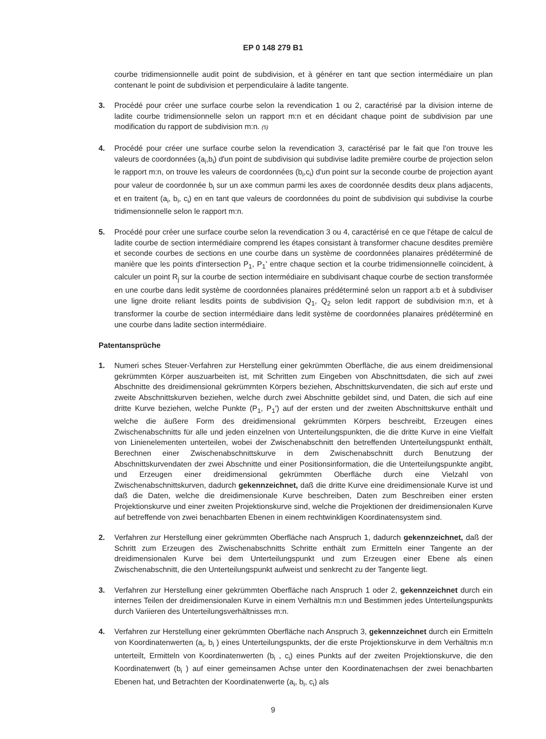EP 0 148 279 B1
courbe tridimensionnelle audit point de subdivision, et à générer en tant que section intermédiaire un plan contenant le point de subdivision et perpendiculaire à ladite tangente.
3. Procédé pour créer une surface courbe selon la revendication 1 ou 2, caractérisé par la division interne de ladite courbe tridimensionnelle selon un rapport m:n et en décidant chaque point de subdivision par une modification du rapport de subdivision m:n. (5)
4. Procédé pour créer une surface courbe selon la revendication 3, caractérisé par le fait que l'on trouve les valeurs de coordonnées (a<sub>i</sub>,b<sub>i</sub>) d'un point de subdivision qui subdivise ladite première courbe de projection selon le rapport m:n, on trouve les valeurs de coordonnées (b<sub>i</sub>,c<sub>i</sub>) d'un point sur la seconde courbe de projection ayant pour valeur de coordonnée b<sub>i</sub> sur un axe commun parmi les axes de coordonnée desdits deux plans adjacents, et en traitent (a<sub>i</sub>, b<sub>i</sub>, c<sub>i</sub>) en en tant que valeurs de coordonnées du point de subdivision qui subdivise la courbe tridimensionnelle selon le rapport m:n.
5. Procédé pour créer une surface courbe selon la revendication 3 ou 4, caractérisé en ce que l'étape de calcul de ladite courbe de section intermédiaire comprend les étapes consistant à transformer chacune desdites première et seconde courbes de sections en une courbe dans un système de coordonnées planaires prédéterminé de manière que les points d'intersection P<sub>1</sub>, P<sub>1</sub>' entre chaque section et la courbe tridimensionnelle coïncident, à calculer un point R<sub>j</sub> sur la courbe de section intermédiaire en subdivisant chaque courbe de section transformée en une courbe dans ledit système de coordonnées planaires prédéterminé selon un rapport a:b et à subdiviser une ligne droite reliant lesdits points de subdivision Q<sub>1</sub>, Q<sub>2</sub> selon ledit rapport de subdivision m:n, et à transformer la courbe de section intermédiaire dans ledit système de coordonnées planaires prédéterminé en une courbe dans ladite section intermédiaire.
Patentansprüche
1. Numeri sches Steuer-Verfahren zur Herstellung einer gekrümmten Oberfläche, die aus einem dreidimensional gekrümmten Körper auszuarbeiten ist, mit Schritten zum Eingeben von Abschnittsdaten, die sich auf zwei Abschnitte des dreidimensional gekrümmten Körpers beziehen, Abschnittskurvendaten, die sich auf erste und zweite Abschnittskurven beziehen, welche durch zwei Abschnitte gebildet sind, und Daten, die sich auf eine dritte Kurve beziehen, welche Punkte (P<sub>1</sub>, P<sub>1</sub>') auf der ersten und der zweiten Abschnittskurve enthält und welche die äußere Form des dreidimensional gekrümmten Körpers beschreibt, Erzeugen eines Zwischenabschnitts für alle und jeden einzelnen von Unterteilungspunkten, die die dritte Kurve in eine Vielfalt von Linienelementen unterteilen, wobei der Zwischenabschnitt den betreffenden Unterteilungspunkt enthält, Berechnen einer Zwischenabschnittskurve in dem Zwischenabschnitt durch Benutzung der Abschnittskurvendaten der zwei Abschnitte und einer Positionsinformation, die die Unterteilungspunkte angibt, und Erzeugen einer dreidimensional gekrümmten Oberfläche durch eine Vielzahl von Zwischenabschnittskurven, dadurch gekennzeichnet, daß die dritte Kurve eine dreidimensionale Kurve ist und daß die Daten, welche die dreidimensionale Kurve beschreiben, Daten zum Beschreiben einer ersten Projektionskurve und einer zweiten Projektionskurve sind, welche die Projektionen der dreidimensionalen Kurve auf betreffende von zwei benachbarten Ebenen in einem rechtwinkligen Koordinatensystem sind.
2. Verfahren zur Herstellung einer gekrümmten Oberfläche nach Anspruch 1, dadurch gekennzeichnet, daß der Schritt zum Erzeugen des Zwischenabschnitts Schritte enthält zum Ermitteln einer Tangente an der dreidimensionalen Kurve bei dem Unterteilungspunkt und zum Erzeugen einer Ebene als einen Zwischenabschnitt, die den Unterteilungspunkt aufweist und senkrecht zu der Tangente liegt.
3. Verfahren zur Herstellung einer gekrümmten Oberfläche nach Anspruch 1 oder 2, gekennzeichnet durch ein internes Teilen der dreidimensionalen Kurve in einem Verhältnis m:n und Bestimmen jedes Unterteilungspunkts durch Variieren des Unterteilungsverhältnisses m:n.
4. Verfahren zur Herstellung einer gekrümmten Oberfläche nach Anspruch 3, gekennzeichnet durch ein Ermitteln von Koordinatenwerten (a<sub>i</sub>, b<sub>i</sub> ) eines Unterteilungspunkts, der die erste Projektionskurve in dem Verhältnis m:n unterteilt, Ermitteln von Koordinatenwerten (b<sub>i</sub> , c<sub>i</sub>) eines Punkts auf der zweiten Projektionskurve, die den Koordinatenwert (b<sub>i</sub> ) auf einer gemeinsamen Achse unter den Koordinatenachsen der zwei benachbarten Ebenen hat, und Betrachten der Koordinatenwerte (a<sub>i</sub>, b<sub>i</sub>, c<sub>i</sub>) als
9